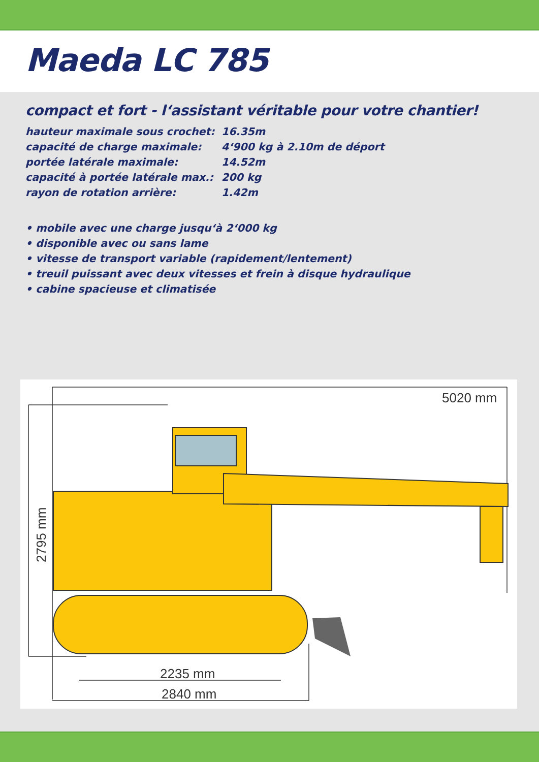Maeda LC 785
compact et fort - l‘assistant véritable pour votre chantier!
| hauteur maximale sous crochet: | 16.35m |
| capacité de charge maximale: | 4‘900 kg à 2.10m de déport |
| portée latérale maximale: | 14.52m |
| capacité à portée latérale max.: | 200 kg |
| rayon de rotation arrière: | 1.42m |
• mobile avec une charge jusqu‘à 2‘000 kg
• disponible avec ou sans lame
• vitesse de transport variable (rapidement/lentement)
• treuil puissant avec deux vitesses et frein à disque hydraulique
• cabine spacieuse et climatisée
5020 mm
2235 mm
2840 mm
2795 mm